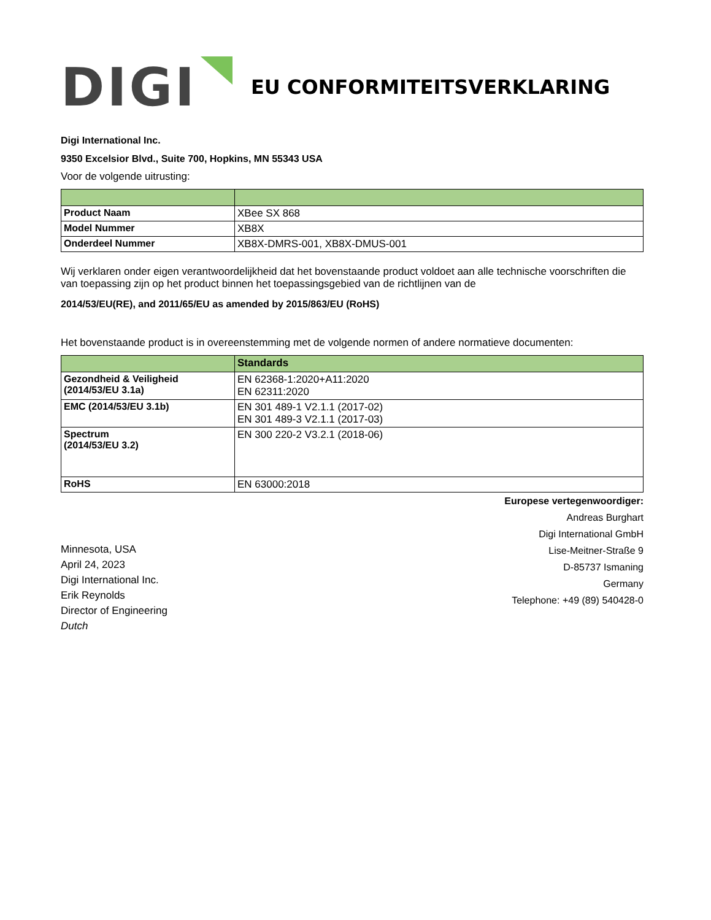DIGI
EU CONFORMITEITSVERKLARING
Digi International Inc.
9350 Excelsior Blvd., Suite 700, Hopkins, MN 55343 USA
Voor de volgende uitrusting:
| Product Naam | XBee SX 868 |
| Model Nummer | XB8X |
| Onderdeel Nummer | XB8X-DMRS-001, XB8X-DMUS-001 |
Wij verklaren onder eigen verantwoordelijkheid dat het bovenstaande product voldoet aan alle technische voorschriften die van toepassing zijn op het product binnen het toepassingsgebied van de richtlijnen van de
2014/53/EU(RE), and 2011/65/EU as amended by 2015/863/EU (RoHS)
Het bovenstaande product is in overeenstemming met de volgende normen of andere normatieve documenten:
| | Standards |
| Gezondheid & Veiligheid (2014/53/EU 3.1a) | EN 62368-1:2020+A11:2020 EN 62311:2020 |
| EMC (2014/53/EU 3.1b) | EN 301 489-1 V2.1.1 (2017-02) EN 301 489-3 V2.1.1 (2017-03) |
| Spectrum (2014/53/EU 3.2) | EN 300 220-2 V3.2.1 (2018-06) |
| RoHS | EN 63000:2018 |
Minnesota, USA
April 24, 2023
Digi International Inc.
Erik Reynolds
Director of Engineering
Dutch
Europese vertegenwoordiger:
Andreas Burghart
Digi International GmbH
Lise-Meitner-Straße 9
D-85737 Ismaning
Germany
Telephone: +49 (89) 540428-0